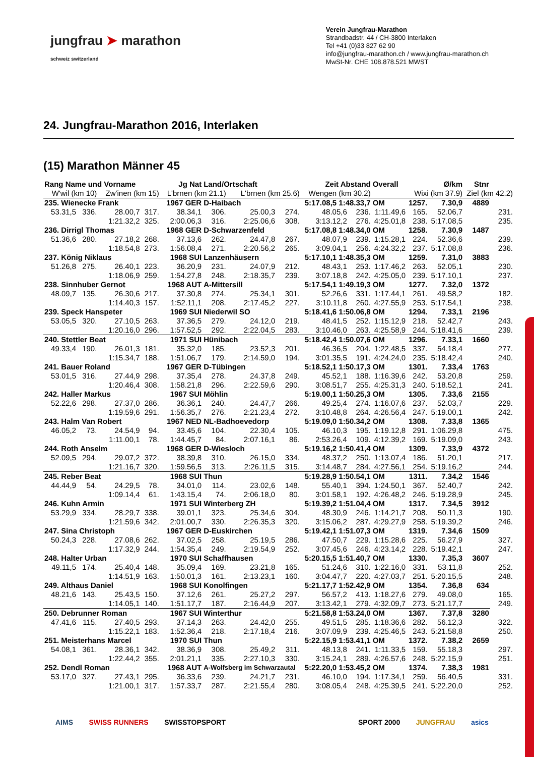jungfrau ➤ marathon
schweiz switzerland
Verein Jungfrau-Marathon
Strandbadstr. 44 / CH-3800 Interlaken
Tel +41 (0)33 827 62 90
info@jungfrau-marathon.ch / www.jungfrau-marathon.ch
MwSt-Nr. CHE 108.878.521 MWST
24. Jungfrau-Marathon 2016, Interlaken
(15) Marathon Männer 45
| Rang Name und Vorname | | | Jg Nat | | Land/Ortschaft | | | Zeit Abstand | | Overall | | Ø/km | | Stnr | |
| --- | --- | --- | --- | --- | --- | --- | --- | --- | --- | --- | --- | --- | --- | --- | --- |
| W'wil (km 10) | | Zw'inen (km 15) | | L'brnen (km 21.1) | | L'brnen (km 25.6) | | Wengen (km 30.2) | | Wixi (km 37.9) | | | Ziel (km 42.2) | | |
| 235. Wienecke Frank | | | 1967 GER | | D-Haibach | | | 5:17.08,5 1:48.33,7 | | OM | 1257. | 7.30,9 | | 4889 | |
| 53.31,5 | 336. | 28.00,7 | 317. | 38.34,1 | 306. | 25.00,3 | 274. | 48.05,6 | 236. | 1:11.49,6 | 165. | 52.06,7 | | | 231. |
| | | 1:21.32,2 | 325. | 2:00.06,3 | 316. | 2:25.06,6 | 308. | 3:13.12,2 | 276. | 4:25.01,8 | 238. | 5:17.08,5 | | | 235. |
| 236. Dirrigl Thomas | | | 1968 GER | | D-Schwarzenfeld | | | 5:17.08,8 1:48.34,0 | | OM | 1258. | 7.30,9 | | 1487 | |
| 51.36,6 | 280. | 27.18,2 | 268. | 37.13,6 | 262. | 24.47,8 | 267. | 48.07,9 | 239. | 1:15.28,1 | 224. | 52.36,6 | | | 239. |
| | | 1:18.54,8 | 273. | 1:56.08,4 | 271. | 2:20.56,2 | 265. | 3:09.04,1 | 256. | 4:24.32,2 | 237. | 5:17.08,8 | | | 236. |
| 237. König Niklaus | | | 1968 SUI | | Lanzenhäusern | | | 5:17.10,1 1:48.35,3 | | OM | 1259. | 7.31,0 | | 3883 | |
| 51.26,8 | 275. | 26.40,1 | 223. | 36.20,9 | 231. | 24.07,9 | 212. | 48.43,1 | 253. | 1:17.46,2 | 263. | 52.05,1 | | | 230. |
| | | 1:18.06,9 | 259. | 1:54.27,8 | 248. | 2:18.35,7 | 239. | 3:07.18,8 | 242. | 4:25.05,0 | 239. | 5:17.10,1 | | | 237. |
| 238. Sinnhuber Gernot | | | 1968 AUT | | A-Mittersill | | | 5:17.54,1 1:49.19,3 | | OM | 1277. | 7.32,0 | | 1372 | |
| 48.09,7 | 135. | 26.30,6 | 217. | 37.30,8 | 274. | 25.34,1 | 301. | 52.26,6 | 331. | 1:17.44,1 | 261. | 49.58,2 | | | 182. |
| | | 1:14.40,3 | 157. | 1:52.11,1 | 208. | 2:17.45,2 | 227. | 3:10.11,8 | 260. | 4:27.55,9 | 253. | 5:17.54,1 | | | 238. |
| 239. Speck Hanspeter | | | 1969 SUI | | Niederwil SO | | | 5:18.41,6 1:50.06,8 | | OM | 1294. | 7.33,1 | | 2196 | |
| 53.05,5 | 320. | 27.10,5 | 263. | 37.36,5 | 279. | 24.12,0 | 219. | 48.41,5 | 252. | 1:15.12,9 | 218. | 52.42,7 | | | 243. |
| | | 1:20.16,0 | 296. | 1:57.52,5 | 292. | 2:22.04,5 | 283. | 3:10.46,0 | 263. | 4:25.58,9 | 244. | 5:18.41,6 | | | 239. |
| 240. Stettler Beat | | | 1971 SUI | | Hünibach | | | 5:18.42,4 1:50.07,6 | | OM | 1296. | 7.33,1 | | 1660 | |
| 49.33,4 | 190. | 26.01,3 | 181. | 35.32,0 | 185. | 23.52,3 | 201. | 46.36,5 | 204. | 1:22.48,5 | 337. | 54.18,4 | | | 277. |
| | | 1:15.34,7 | 188. | 1:51.06,7 | 179. | 2:14.59,0 | 194. | 3:01.35,5 | 191. | 4:24.24,0 | 235. | 5:18.42,4 | | | 240. |
| 241. Bauer Roland | | | 1967 GER | | D-Tübingen | | | 5:18.52,1 1:50.17,3 | | OM | 1301. | 7.33,4 | | 1763 | |
| 53.01,5 | 316. | 27.44,9 | 298. | 37.35,4 | 278. | 24.37,8 | 249. | 45.52,1 | 188. | 1:16.39,6 | 242. | 53.20,8 | | | 259. |
| | | 1:20.46,4 | 308. | 1:58.21,8 | 296. | 2:22.59,6 | 290. | 3:08.51,7 | 255. | 4:25.31,3 | 240. | 5:18.52,1 | | | 241. |
| 242. Haller Markus | | | 1967 SUI | | Möhlin | | | 5:19.00,1 1:50.25,3 | | OM | 1305. | 7.33,6 | | 2155 | |
| 52.22,6 | 298. | 27.37,0 | 286. | 36.36,1 | 240. | 24.47,7 | 266. | 49.25,4 | 274. | 1:16.07,6 | 237. | 52.03,7 | | | 229. |
| | | 1:19.59,6 | 291. | 1:56.35,7 | 276. | 2:21.23,4 | 272. | 3:10.48,8 | 264. | 4:26.56,4 | 247. | 5:19.00,1 | | | 242. |
| 243. Halm Van Robert | | | 1967 NED | | NL-Badhoevedorp | | | 5:19.09,0 1:50.34,2 | | OM | 1308. | 7.33,8 | | 1365 | |
| 46.05,2 | 73. | 24.54,9 | 94. | 33.45,6 | 104. | 22.30,4 | 105. | 46.10,3 | 195. | 1:19.12,8 | 291. | 1:06.29,8 | | | 475. |
| | | 1:11.00,1 | 78. | 1:44.45,7 | 84. | 2:07.16,1 | 86. | 2:53.26,4 | 109. | 4:12.39,2 | 169. | 5:19.09,0 | | | 243. |
| 244. Roth Anselm | | | 1968 GER | | D-Wiesloch | | | 5:19.16,2 1:50.41,4 | | OM | 1309. | 7.33,9 | | 4372 | |
| 52.09,5 | 294. | 29.07,2 | 372. | 38.39,8 | 310. | 26.15,0 | 334. | 48.37,2 | 250. | 1:13.07,4 | 186. | 51.20,1 | | | 217. |
| | | 1:21.16,7 | 320. | 1:59.56,5 | 313. | 2:26.11,5 | 315. | 3:14.48,7 | 284. | 4:27.56,1 | 254. | 5:19.16,2 | | | 244. |
| 245. Reber Beat | | | 1968 SUI | | Thun | | | 5:19.28,9 1:50.54,1 | | OM | 1311. | 7.34,2 | | 1546 | |
| 44.44,9 | 54. | 24.29,5 | 78. | 34.01,0 | 114. | 23.02,6 | 148. | 55.40,1 | 394. | 1:24.50,1 | 367. | 52.40,7 | | | 242. |
| | | 1:09.14,4 | 61. | 1:43.15,4 | 74. | 2:06.18,0 | 80. | 3:01.58,1 | 192. | 4:26.48,2 | 246. | 5:19.28,9 | | | 245. |
| 246. Kuhn Armin | | | 1971 SUI | | Winterberg ZH | | | 5:19.39,2 1:51.04,4 | | OM | 1317. | 7.34,5 | | 3912 | |
| 53.29,9 | 334. | 28.29,7 | 338. | 39.01,1 | 323. | 25.34,6 | 304. | 48.30,9 | 246. | 1:14.21,7 | 208. | 50.11,3 | | | 190. |
| | | 1:21.59,6 | 342. | 2:01.00,7 | 330. | 2:26.35,3 | 320. | 3:15.06,2 | 287. | 4:29.27,9 | 258. | 5:19.39,2 | | | 246. |
| 247. Sina Christoph | | | 1967 GER | | D-Euskirchen | | | 5:19.42,1 1:51.07,3 | | OM | 1319. | 7.34,6 | | 1509 | |
| 50.24,3 | 228. | 27.08,6 | 262. | 37.02,5 | 258. | 25.19,5 | 286. | 47.50,7 | 229. | 1:15.28,6 | 225. | 56.27,9 | | | 327. |
| | | 1:17.32,9 | 244. | 1:54.35,4 | 249. | 2:19.54,9 | 252. | 3:07.45,6 | 246. | 4:23.14,2 | 228. | 5:19.42,1 | | | 247. |
| 248. Halter Urban | | | 1970 SUI | | Schaffhausen | | | 5:20.15,5 1:51.40,7 | | OM | 1330. | 7.35,3 | | 3607 | |
| 49.11,5 | 174. | 25.40,4 | 148. | 35.09,4 | 169. | 23.21,8 | 165. | 51.24,6 | 310. | 1:22.16,0 | 331. | 53.11,8 | | | 252. |
| | | 1:14.51,9 | 163. | 1:50.01,3 | 161. | 2:13.23,1 | 160. | 3:04.47,7 | 220. | 4:27.03,7 | 251. | 5:20.15,5 | | | 248. |
| 249. Althaus Daniel | | | 1968 SUI | | Konolfingen | | | 5:21.17,7 1:52.42,9 | | OM | 1354. | 7.36,8 | | 634 | |
| 48.21,6 | 143. | 25.43,5 | 150. | 37.12,6 | 261. | 25.27,2 | 297. | 56.57,2 | 413. | 1:18.27,6 | 279. | 49.08,0 | | | 165. |
| | | 1:14.05,1 | 140. | 1:51.17,7 | 187. | 2:16.44,9 | 207. | 3:13.42,1 | 279. | 4:32.09,7 | 273. | 5:21.17,7 | | | 249. |
| 250. Debrunner Roman | | | 1967 SUI | | Winterthur | | | 5:21.58,8 1:53.24,0 | | OM | 1367. | 7.37,8 | | 3280 | |
| 47.41,6 | 115. | 27.40,5 | 293. | 37.14,3 | 263. | 24.42,0 | 255. | 49.51,5 | 285. | 1:18.36,6 | 282. | 56.12,3 | | | 322. |
| | | 1:15.22,1 | 183. | 1:52.36,4 | 218. | 2:17.18,4 | 216. | 3:07.09,9 | 239. | 4:25.46,5 | 243. | 5:21.58,8 | | | 250. |
| 251. Meisterhans Marcel | | | 1970 SUI | | Thun | | | 5:22.15,9 1:53.41,1 | | OM | 1372. | 7.38,2 | | 2659 | |
| 54.08,1 | 361. | 28.36,1 | 342. | 38.36,9 | 308. | 25.49,2 | 311. | 48.13,8 | 241. | 1:11.33,5 | 159. | 55.18,3 | | | 297. |
| | | 1:22.44,2 | 355. | 2:01.21,1 | 335. | 2:27.10,3 | 330. | 3:15.24,1 | 289. | 4:26.57,6 | 248. | 5:22.15,9 | | | 251. |
| 252. Dendl Roman | | | 1968 AUT | | A-Wolfsberg im Schwarzautal | | | 5:22.20,0 1:53.45,2 | | OM | 1374. | 7.38,3 | | 1981 | |
| 53.17,0 | 327. | 27.43,1 | 295. | 36.33,6 | 239. | 24.21,7 | 231. | 46.10,0 | 194. | 1:17.34,1 | 259. | 56.40,5 | | | 331. |
| | | 1:21.00,1 | 317. | 1:57.33,7 | 287. | 2:21.55,4 | 280. | 3:08.05,4 | 248. | 4:25.39,5 | 241. | 5:22.20,0 | | | 252. |
AIMS SWISS RUNNERS SWISSTOPSPORT SPORT 2000 JUNGFRAU asics